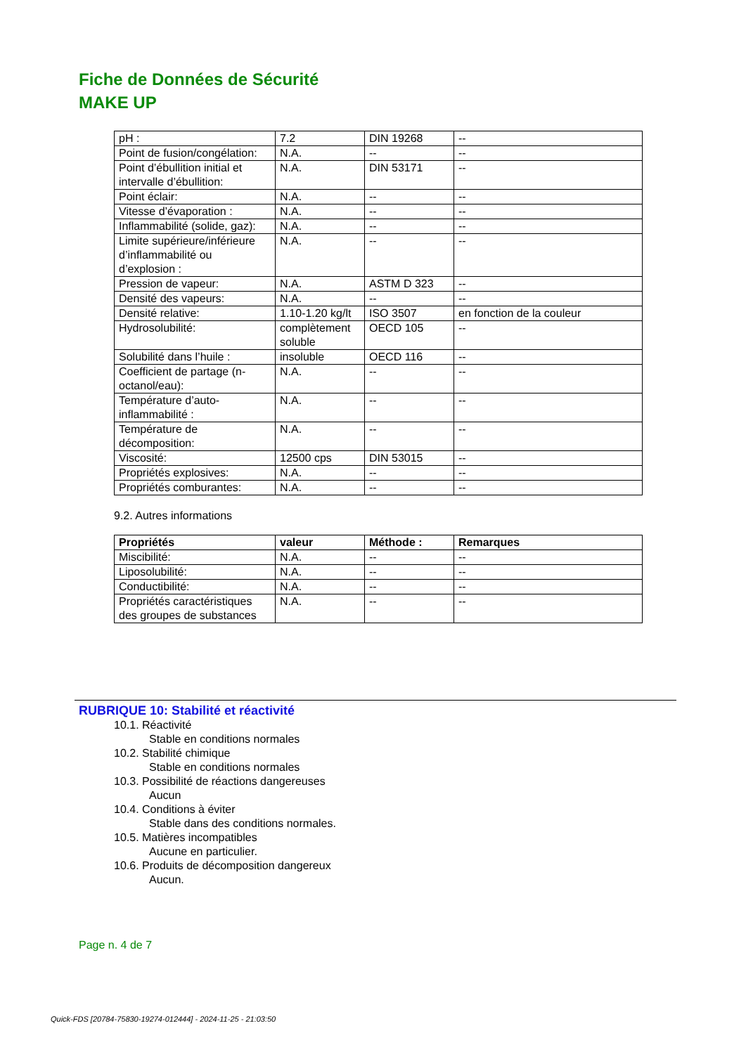Fiche de Données de Sécurité
MAKE UP
| pH : | 7.2 | DIN 19268 | -- |
| Point de fusion/congélation: | N.A. | -- | -- |
| Point d’ébullition initial et intervalle d’ébullition: | N.A. | DIN 53171 | -- |
| Point éclair: | N.A. | -- | -- |
| Vitesse d’évaporation : | N.A. | -- | -- |
| Inflammabilité (solide, gaz): | N.A. | -- | -- |
| Limite supérieure/inférieure d’inflammabilité ou d’explosion : | N.A. | -- | -- |
| Pression de vapeur: | N.A. | ASTM D 323 | -- |
| Densité des vapeurs: | N.A. | -- | -- |
| Densité relative: | 1.10-1.20 kg/lt | ISO 3507 | en fonction de la couleur |
| Hydrosolubilité: | complètement soluble | OECD 105 | -- |
| Solubilité dans l’huile : | insoluble | OECD 116 | -- |
| Coefficient de partage (n-octanol/eau): | N.A. | -- | -- |
| Température d’auto-inflammabilité : | N.A. | -- | -- |
| Température de décomposition: | N.A. | -- | -- |
| Viscosité: | 12500 cps | DIN 53015 | -- |
| Propriétés explosives: | N.A. | -- | -- |
| Propriétés comburantes: | N.A. | -- | -- |
9.2. Autres informations
| Propriétés | valeur | Méthode : | Remarques |
| --- | --- | --- | --- |
| Miscibilité: | N.A. | -- | -- |
| Liposolubilité: | N.A. | -- | -- |
| Conductibilité: | N.A. | -- | -- |
| Propriétés caractéristiques des groupes de substances | N.A. | -- | -- |
RUBRIQUE 10: Stabilité et réactivité
10.1. Réactivité
Stable en conditions normales
10.2. Stabilité chimique
Stable en conditions normales
10.3. Possibilité de réactions dangereuses
Aucun
10.4. Conditions à éviter
Stable dans des conditions normales.
10.5. Matières incompatibles
Aucune en particulier.
10.6. Produits de décomposition dangereux
Aucun.
Page n. 4 de 7
Quick-FDS [20784-75830-19274-012444] - 2024-11-25 - 21:03:50